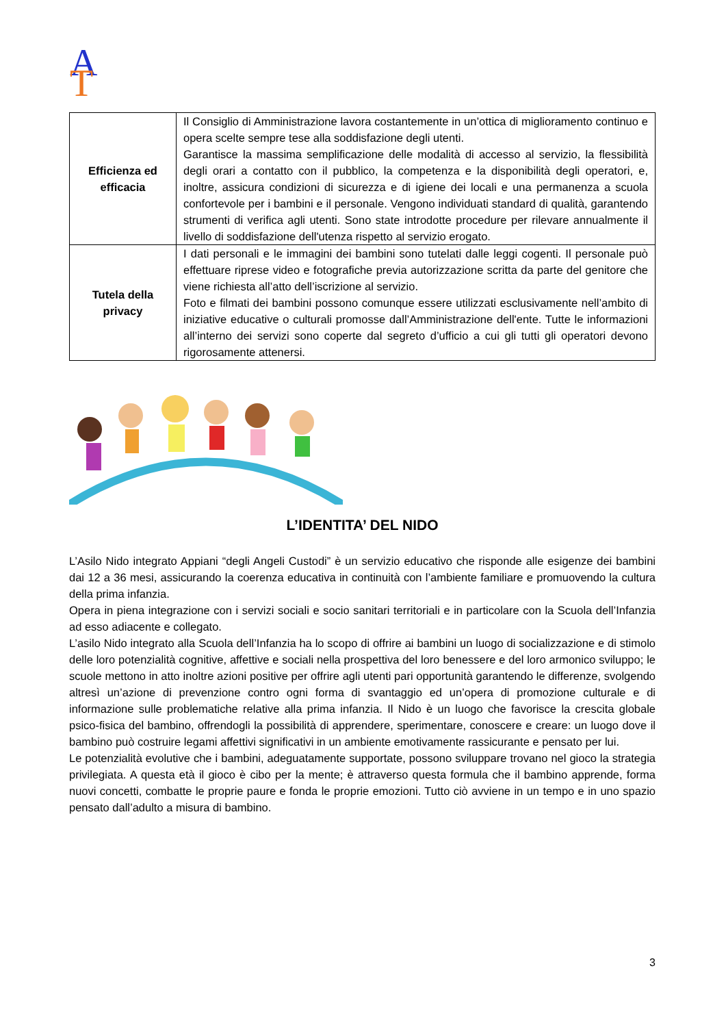A
T
| Efficienza ed efficacia | Il Consiglio di Amministrazione lavora costantemente in un’ottica di miglioramento continuo e opera scelte sempre tese alla soddisfazione degli utenti. Garantisce la massima semplificazione delle modalità di accesso al servizio, la flessibilità degli orari a contatto con il pubblico, la competenza e la disponibilità degli operatori, e, inoltre, assicura condizioni di sicurezza e di igiene dei locali e una permanenza a scuola confortevole per i bambini e il personale. Vengono individuati standard di qualità, garantendo strumenti di verifica agli utenti. Sono state introdotte procedure per rilevare annualmente il livello di soddisfazione dell'utenza rispetto al servizio erogato. |
| Tutela della privacy | I dati personali e le immagini dei bambini sono tutelati dalle leggi cogenti. Il personale può effettuare riprese video e fotografiche previa autorizzazione scritta da parte del genitore che viene richiesta all’atto dell’iscrizione al servizio. Foto e filmati dei bambini possono comunque essere utilizzati esclusivamente nell’ambito di iniziative educative o culturali promosse dall’Amministrazione dell'ente. Tutte le informazioni all’interno dei servizi sono coperte dal segreto d’ufficio a cui gli tutti gli operatori devono rigorosamente attenersi. |
L’IDENTITA’ DEL NIDO
L’Asilo Nido integrato Appiani “degli Angeli Custodi” è un servizio educativo che risponde alle esigenze dei bambini dai 12 a 36 mesi, assicurando la coerenza educativa in continuità con l’ambiente familiare e promuovendo la cultura della prima infanzia.
Opera in piena integrazione con i servizi sociali e socio sanitari territoriali e in particolare con la Scuola dell’Infanzia ad esso adiacente e collegato.
L’asilo Nido integrato alla Scuola dell’Infanzia ha lo scopo di offrire ai bambini un luogo di socializzazione e di stimolo delle loro potenzialità cognitive, affettive e sociali nella prospettiva del loro benessere e del loro armonico sviluppo; le scuole mettono in atto inoltre azioni positive per offrire agli utenti pari opportunità garantendo le differenze, svolgendo altresì un’azione di prevenzione contro ogni forma di svantaggio ed un’opera di promozione culturale e di informazione sulle problematiche relative alla prima infanzia. Il Nido è un luogo che favorisce la crescita globale psico-fisica del bambino, offrendogli la possibilità di apprendere, sperimentare, conoscere e creare: un luogo dove il bambino può costruire legami affettivi significativi in un ambiente emotivamente rassicurante e pensato per lui.
Le potenzialità evolutive che i bambini, adeguatamente supportate, possono sviluppare trovano nel gioco la strategia privilegiata. A questa età il gioco è cibo per la mente; è attraverso questa formula che il bambino apprende, forma nuovi concetti, combatte le proprie paure e fonda le proprie emozioni. Tutto ciò avviene in un tempo e in uno spazio pensato dall’adulto a misura di bambino.
3